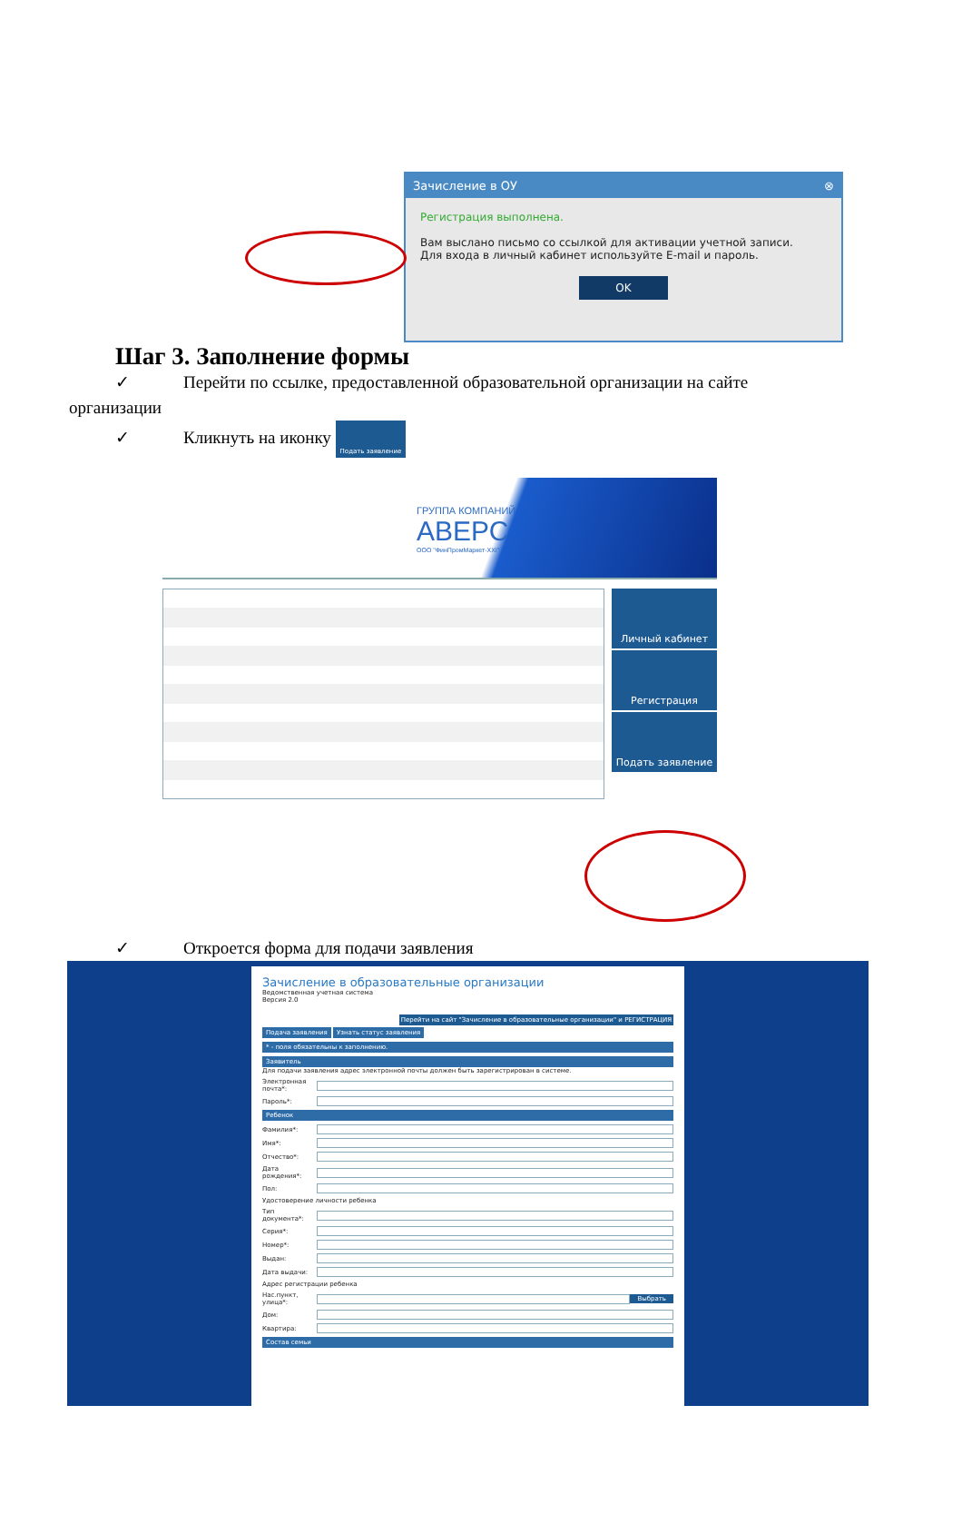Зачисление в ОУ ⊗
Регистрация выполнена.
Вам выслано письмо со ссылкой для активации учетной записи.
Для входа в личный кабинет используйте E-mail и пароль.
OK
Шаг 3. Заполнение формы
✓ Перейти по ссылке, предоставленной образовательной организации на сайте
организации
✓ Кликнуть на иконку Подать заявление
ГРУППА КОМПАНИЙ
АВЕРС
ООО "ФинПромМаркет-XXI"
Личный кабинет
Регистрация
Подать заявление
✓ Откроется форма для подачи заявления
Зачисление в образовательные организации
Ведомственная учетная система
Версия 2.0
Перейти на сайт "Зачисление в образовательные организации" и РЕГИСТРАЦИЯ
Подача заявления Узнать статус заявления
* - поля обязательны к заполнению.
Заявитель
Для подачи заявления адрес электронной почты должен быть зарегистрирован в системе.
Электронная почта*:
Пароль*:
Ребенок
Фамилия*:
Имя*:
Отчество*:
Дата рождения*:
Пол:
Удостоверение личности ребенка
Тип документа*:
Серия*:
Номер*:
Выдан:
Дата выдачи:
Адрес регистрации ребенка
Нас.пункт, улица*: Выбрать
Дом:
Квартира:
Состав семьи